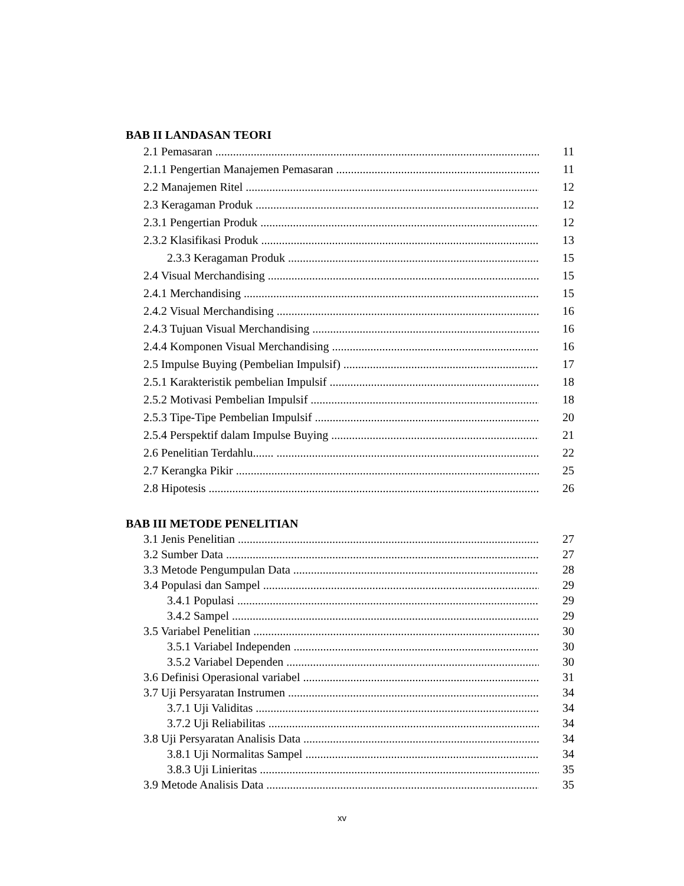BAB II LANDASAN TEORI
2.1 Pemasaran 11
2.1.1 Pengertian Manajemen Pemasaran 11
2.2 Manajemen Ritel 12
2.3 Keragaman Produk 12
2.3.1 Pengertian Produk 12
2.3.2 Klasifikasi Produk 13
2.3.3 Keragaman Produk 15
2.4 Visual Merchandising 15
2.4.1 Merchandising 15
2.4.2 Visual Merchandising 16
2.4.3 Tujuan Visual Merchandising 16
2.4.4 Komponen Visual Merchandising 16
2.5 Impulse Buying (Pembelian Impulsif) 17
2.5.1 Karakteristik pembelian Impulsif 18
2.5.2 Motivasi Pembelian Impulsif 18
2.5.3 Tipe-Tipe Pembelian Impulsif 20
2.5.4 Perspektif dalam Impulse Buying 21
2.6 Penelitian Terdahlu....... 22
2.7 Kerangka Pikir 25
2.8 Hipotesis 26
BAB III METODE PENELITIAN
3.1 Jenis Penelitian 27
3.2 Sumber Data 27
3.3 Metode Pengumpulan Data 28
3.4 Populasi dan Sampel 29
3.4.1 Populasi 29
3.4.2 Sampel 29
3.5 Variabel Penelitian 30
3.5.1 Variabel Independen 30
3.5.2 Variabel Dependen 30
3.6 Definisi Operasional variabel 31
3.7 Uji Persyaratan Instrumen 34
3.7.1 Uji Validitas 34
3.7.2 Uji Reliabilitas 34
3.8 Uji Persyaratan Analisis Data 34
3.8.1 Uji Normalitas Sampel 34
3.8.3 Uji Linieritas 35
3.9 Metode Analisis Data 35
xv